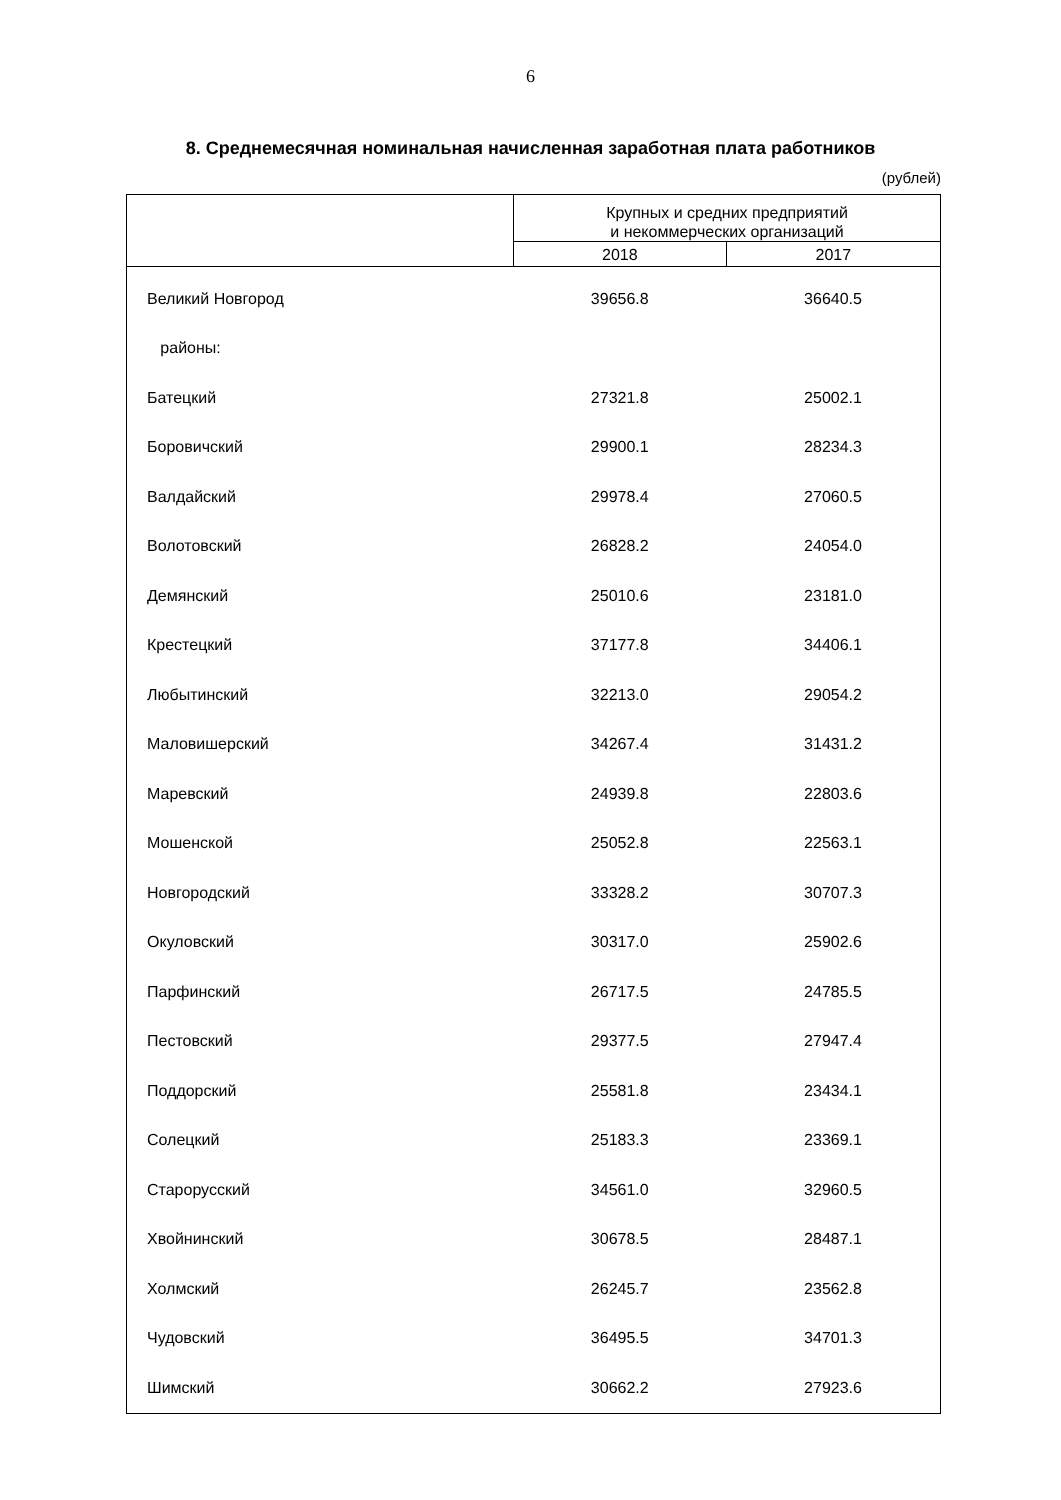6
8. Среднемесячная номинальная начисленная заработная плата работников
(рублей)
| | Крупных и средних предприятий и некоммерческих организаций | |
| --- | --- | --- |
| | 2018 | 2017 |
| Великий Новгород | 39656.8 | 36640.5 |
| районы: | | |
| Батецкий | 27321.8 | 25002.1 |
| Боровичский | 29900.1 | 28234.3 |
| Валдайский | 29978.4 | 27060.5 |
| Волотовский | 26828.2 | 24054.0 |
| Демянский | 25010.6 | 23181.0 |
| Крестецкий | 37177.8 | 34406.1 |
| Любытинский | 32213.0 | 29054.2 |
| Маловишерский | 34267.4 | 31431.2 |
| Маревский | 24939.8 | 22803.6 |
| Мошенской | 25052.8 | 22563.1 |
| Новгородский | 33328.2 | 30707.3 |
| Окуловский | 30317.0 | 25902.6 |
| Парфинский | 26717.5 | 24785.5 |
| Пестовский | 29377.5 | 27947.4 |
| Поддорский | 25581.8 | 23434.1 |
| Солецкий | 25183.3 | 23369.1 |
| Старорусский | 34561.0 | 32960.5 |
| Хвойнинский | 30678.5 | 28487.1 |
| Холмский | 26245.7 | 23562.8 |
| Чудовский | 36495.5 | 34701.3 |
| Шимский | 30662.2 | 27923.6 |